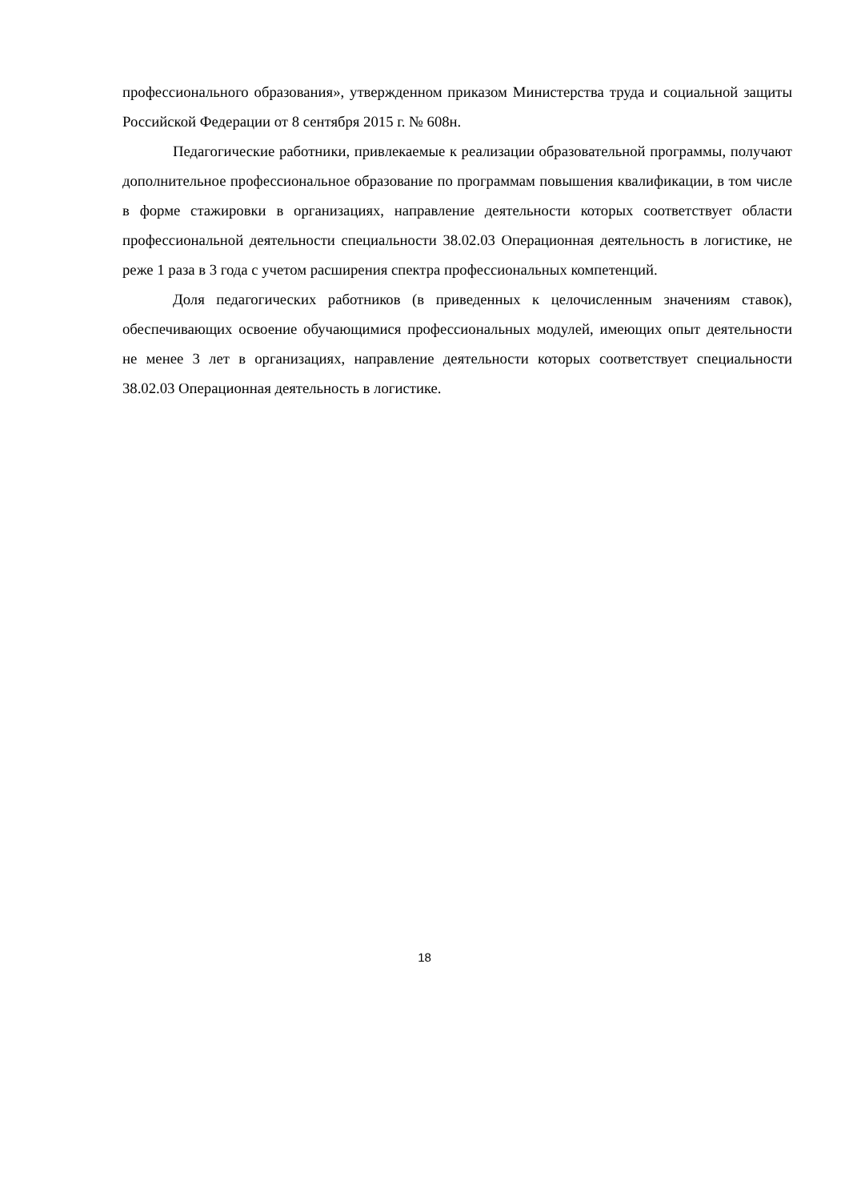профессионального образования», утвержденном приказом Министерства труда и социальной защиты Российской Федерации от 8 сентября 2015 г. № 608н.
Педагогические работники, привлекаемые к реализации образовательной программы, получают дополнительное профессиональное образование по программам повышения квалификации, в том числе в форме стажировки в организациях, направление деятельности которых соответствует области профессиональной деятельности специальности 38.02.03 Операционная деятельность в логистике, не реже 1 раза в 3 года с учетом расширения спектра профессиональных компетенций.
Доля педагогических работников (в приведенных к целочисленным значениям ставок), обеспечивающих освоение обучающимися профессиональных модулей, имеющих опыт деятельности не менее 3 лет в организациях, направление деятельности которых соответствует специальности 38.02.03 Операционная деятельность в логистике.
18